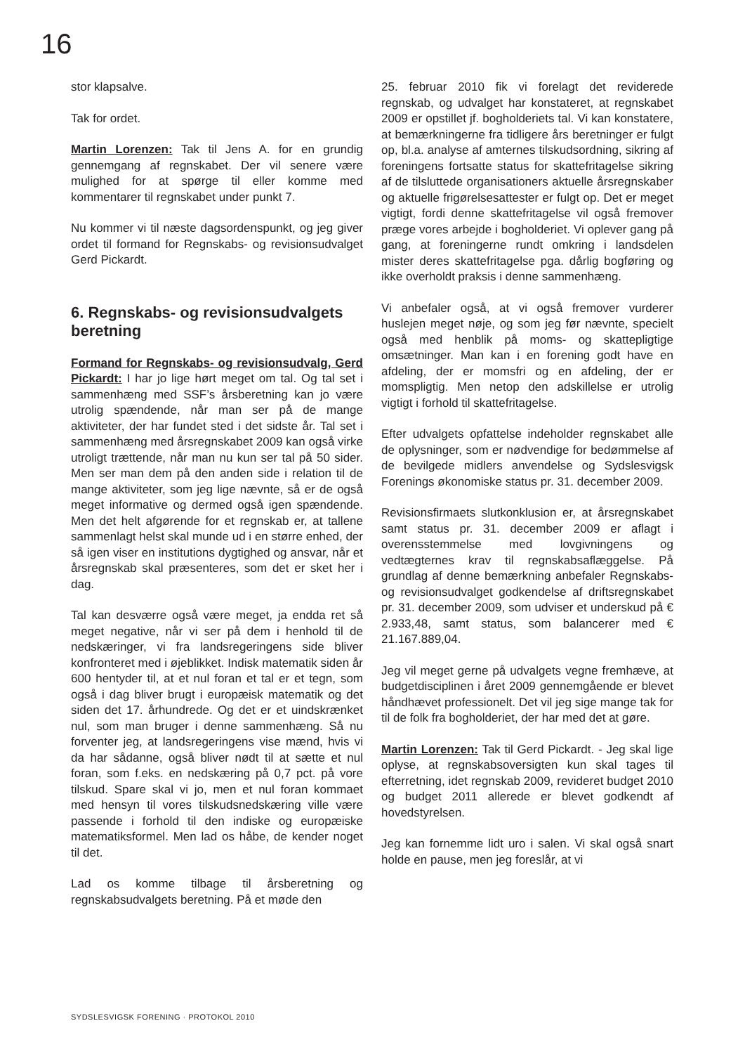16
stor klapsalve.
Tak for ordet.
Martin Lorenzen: Tak til Jens A. for en grundig gennemgang af regnskabet. Der vil senere være mulighed for at spørge til eller komme med kommentarer til regnskabet under punkt 7.
Nu kommer vi til næste dagsordenspunkt, og jeg giver ordet til formand for Regnskabs- og revisionsudvalget Gerd Pickardt.
6. Regnskabs- og revisionsudvalgets beretning
Formand for Regnskabs- og revisionsudvalg, Gerd Pickardt: I har jo lige hørt meget om tal. Og tal set i sammenhæng med SSF’s årsberetning kan jo være utrolig spændende, når man ser på de mange aktiviteter, der har fundet sted i det sidste år. Tal set i sammenhæng med årsregnskabet 2009 kan også virke utroligt trættende, når man nu kun ser tal på 50 sider. Men ser man dem på den anden side i relation til de mange aktiviteter, som jeg lige nævnte, så er de også meget informative og dermed også igen spændende. Men det helt afgørende for et regnskab er, at tallene sammenlagt helst skal munde ud i en større enhed, der så igen viser en institutions dygtighed og ansvar, når et årsregnskab skal præsenteres, som det er sket her i dag.
Tal kan desværre også være meget, ja endda ret så meget negative, når vi ser på dem i henhold til de nedskæringer, vi fra landsregeringens side bliver konfronteret med i øjeblikket. Indisk matematik siden år 600 hentyder til, at et nul foran et tal er et tegn, som også i dag bliver brugt i europæisk matematik og det siden det 17. århundrede. Og det er et uindskrænket nul, som man bruger i denne sammenhæng. Så nu forventer jeg, at landsregeringens vise mænd, hvis vi da har sådanne, også bliver nødt til at sætte et nul foran, som f.eks. en nedskæring på 0,7 pct. på vore tilskud. Spare skal vi jo, men et nul foran kommaet med hensyn til vores tilskudsnedskæring ville være passende i forhold til den indiske og europæiske matematiksformel. Men lad os håbe, de kender noget til det.
Lad os komme tilbage til årsberetning og regnskabsudvalgets beretning. På et møde den
25. februar 2010 fik vi forelagt det reviderede regnskab, og udvalget har konstateret, at regnskabet 2009 er opstillet jf. bogholderiets tal. Vi kan konstatere, at bemærkningerne fra tidligere års beretninger er fulgt op, bl.a. analyse af amternes tilskudsordning, sikring af foreningens fortsatte status for skattefritagelse sikring af de tilsluttede organisationers aktuelle årsregnskaber og aktuelle frigørelsesattester er fulgt op. Det er meget vigtigt, fordi denne skattefritagelse vil også fremover præge vores arbejde i bogholderiet. Vi oplever gang på gang, at foreningerne rundt omkring i landsdelen mister deres skattefritagelse pga. dårlig bogføring og ikke overholdt praksis i denne sammenhæng.
Vi anbefaler også, at vi også fremover vurderer huslejen meget nøje, og som jeg før nævnte, specielt også med henblik på moms- og skattepligtige omsætninger. Man kan i en forening godt have en afdeling, der er momsfri og en afdeling, der er momspligtig. Men netop den adskillelse er utrolig vigtigt i forhold til skattefritagelse.
Efter udvalgets opfattelse indeholder regnskabet alle de oplysninger, som er nødvendige for bedømmelse af de bevilgede midlers anvendelse og Sydslesvigsk Forenings økonomiske status pr. 31. december 2009.
Revisionsfirmaets slutkonklusion er, at årsregnskabet samt status pr. 31. december 2009 er aflagt i overensstemmelse med lovgivningens og vedtægternes krav til regnskabsaflæggelse. På grundlag af denne bemærkning anbefaler Regnskabs- og revisionsudvalget godkendelse af driftsregnskabet pr. 31. december 2009, som udviser et underskud på € 2.933,48, samt status, som balancerer med € 21.167.889,04.
Jeg vil meget gerne på udvalgets vegne fremhæve, at budgetdisciplinen i året 2009 gennemgående er blevet håndhævet professionelt. Det vil jeg sige mange tak for til de folk fra bogholderiet, der har med det at gøre.
Martin Lorenzen: Tak til Gerd Pickardt. - Jeg skal lige oplyse, at regnskabsoversigten kun skal tages til efterretning, idet regnskab 2009, revideret budget 2010 og budget 2011 allerede er blevet godkendt af hovedstyrelsen.
Jeg kan fornemme lidt uro i salen. Vi skal også snart holde en pause, men jeg foreslår, at vi
SYDSLESVIGSK FORENING · PROTOKOL 2010